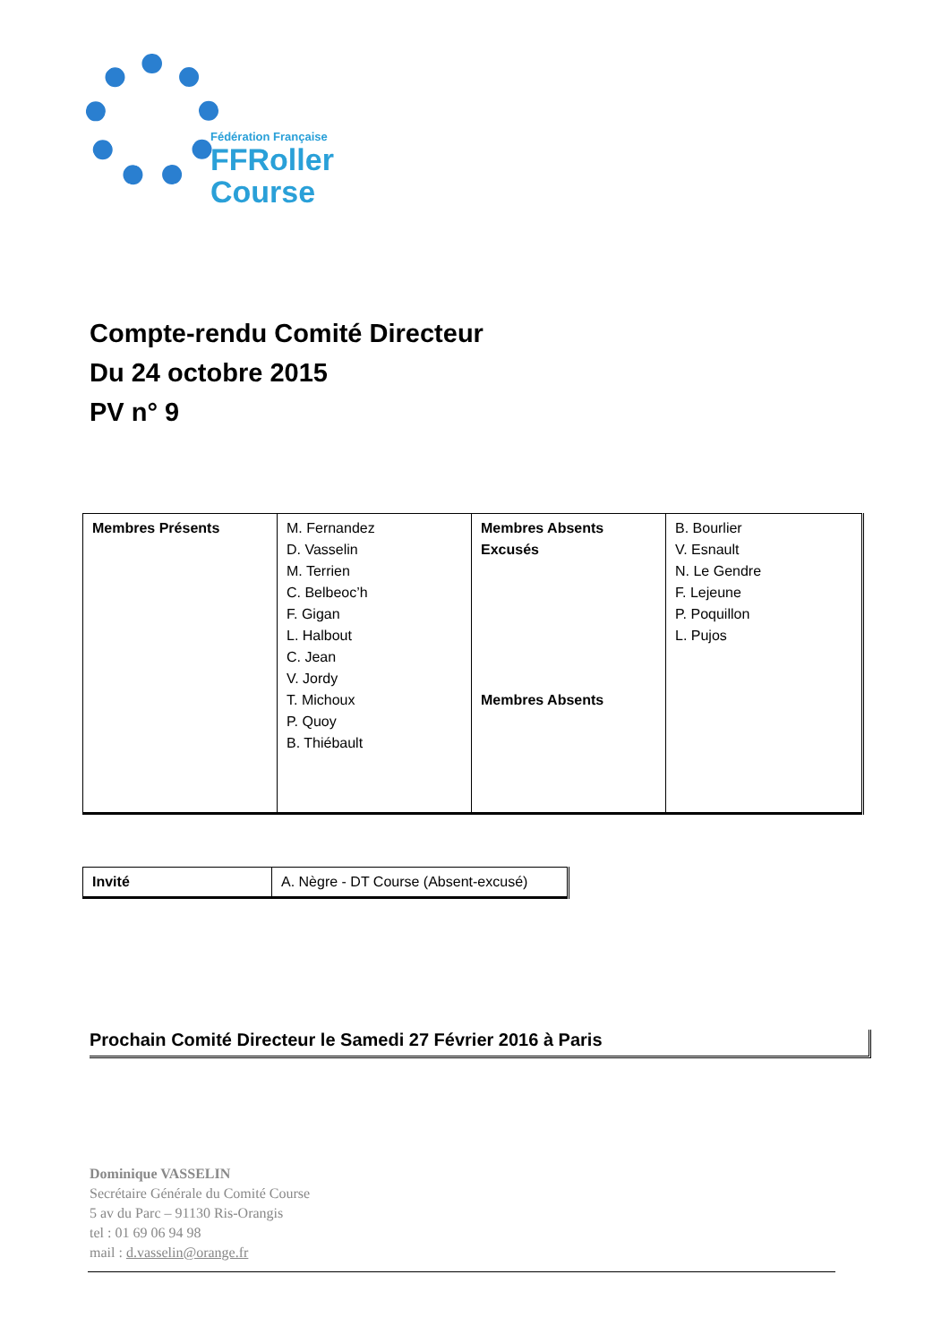Fédération Française
FFRoller
Course
Compte-rendu Comité Directeur
Du 24 octobre 2015
PV n° 9
| Membres Présents | M. Fernandez D. Vasselin M. Terrien C. Belbeoc’h F. Gigan L. Halbout C. Jean V. Jordy T. Michoux P. Quoy B. Thiébault | Membres Absents Excusés Membres Absents | B. Bourlier V. Esnault N. Le Gendre F. Lejeune P. Poquillon L. Pujos |
| Invité | A. Nègre - DT Course (Absent-excusé) |
Prochain Comité Directeur le Samedi 27 Février 2016 à Paris
Dominique VASSELIN
Secrétaire Générale du Comité Course
5 av du Parc – 91130 Ris-Orangis
tel : 01 69 06 94 98
mail : d.vasselin@orange.fr